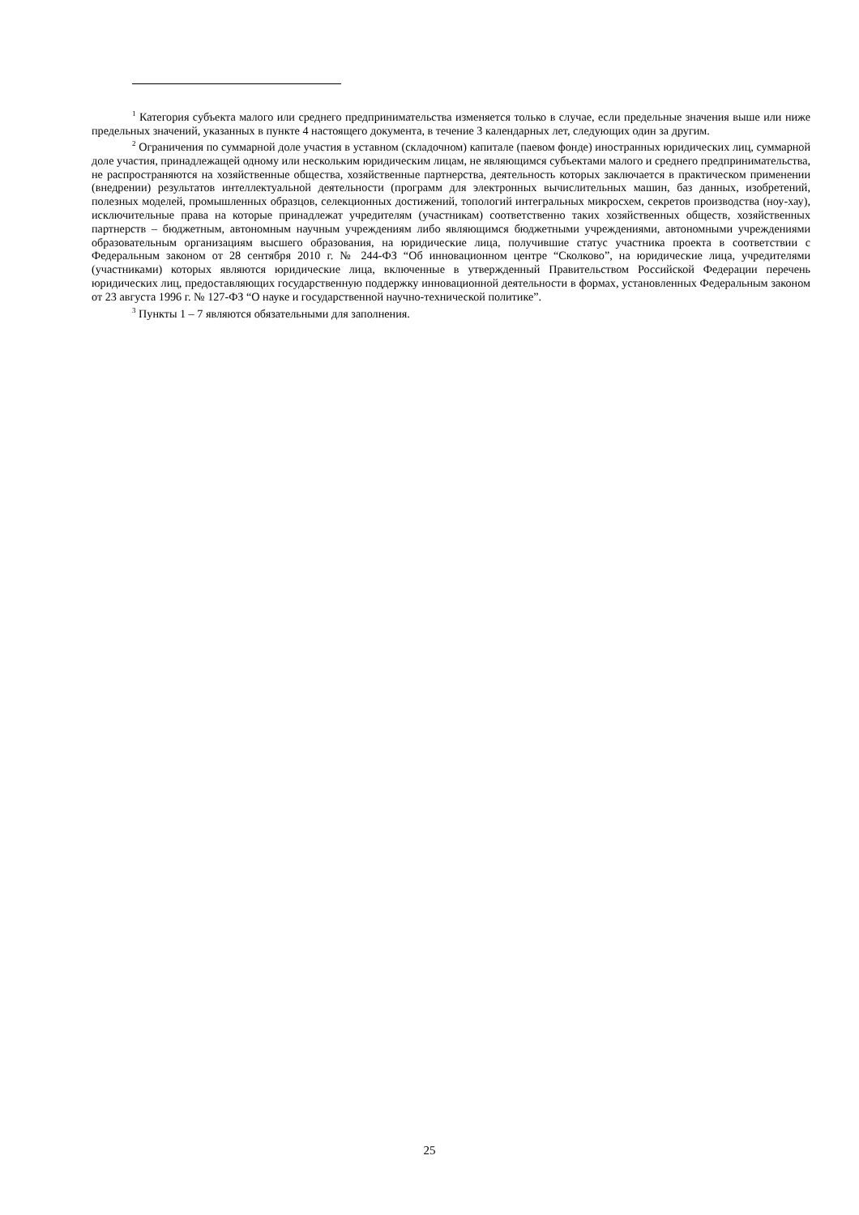<sup>1</sup> Категория субъекта малого или среднего предпринимательства изменяется только в случае, если предельные значения выше или ниже предельных значений, указанных в пункте 4 настоящего документа, в течение 3 календарных лет, следующих один за другим.
<sup>2</sup> Ограничения по суммарной доле участия в уставном (складочном) капитале (паевом фонде) иностранных юридических лиц, суммарной доле участия, принадлежащей одному или нескольким юридическим лицам, не являющимся субъектами малого и среднего предпринимательства, не распространяются на хозяйственные общества, хозяйственные партнерства, деятельность которых заключается в практическом применении (внедрении) результатов интеллектуальной деятельности (программ для электронных вычислительных машин, баз данных, изобретений, полезных моделей, промышленных образцов, селекционных достижений, топологий интегральных микросхем, секретов производства (ноу-хау), исключительные права на которые принадлежат учредителям (участникам) соответственно таких хозяйственных обществ, хозяйственных партнерств – бюджетным, автономным научным учреждениям либо являющимся бюджетными учреждениями, автономными учреждениями образовательным организациям высшего образования, на юридические лица, получившие статус участника проекта в соответствии с Федеральным законом от 28 сентября 2010 г. № 244-ФЗ “Об инновационном центре “Сколково”, на юридические лица, учредителями (участниками) которых являются юридические лица, включенные в утвержденный Правительством Российской Федерации перечень юридических лиц, предоставляющих государственную поддержку инновационной деятельности в формах, установленных Федеральным законом от 23 августа 1996 г. № 127-ФЗ “О науке и государственной научно-технической политике”.
<sup>3</sup> Пункты 1 – 7 являются обязательными для заполнения.
25